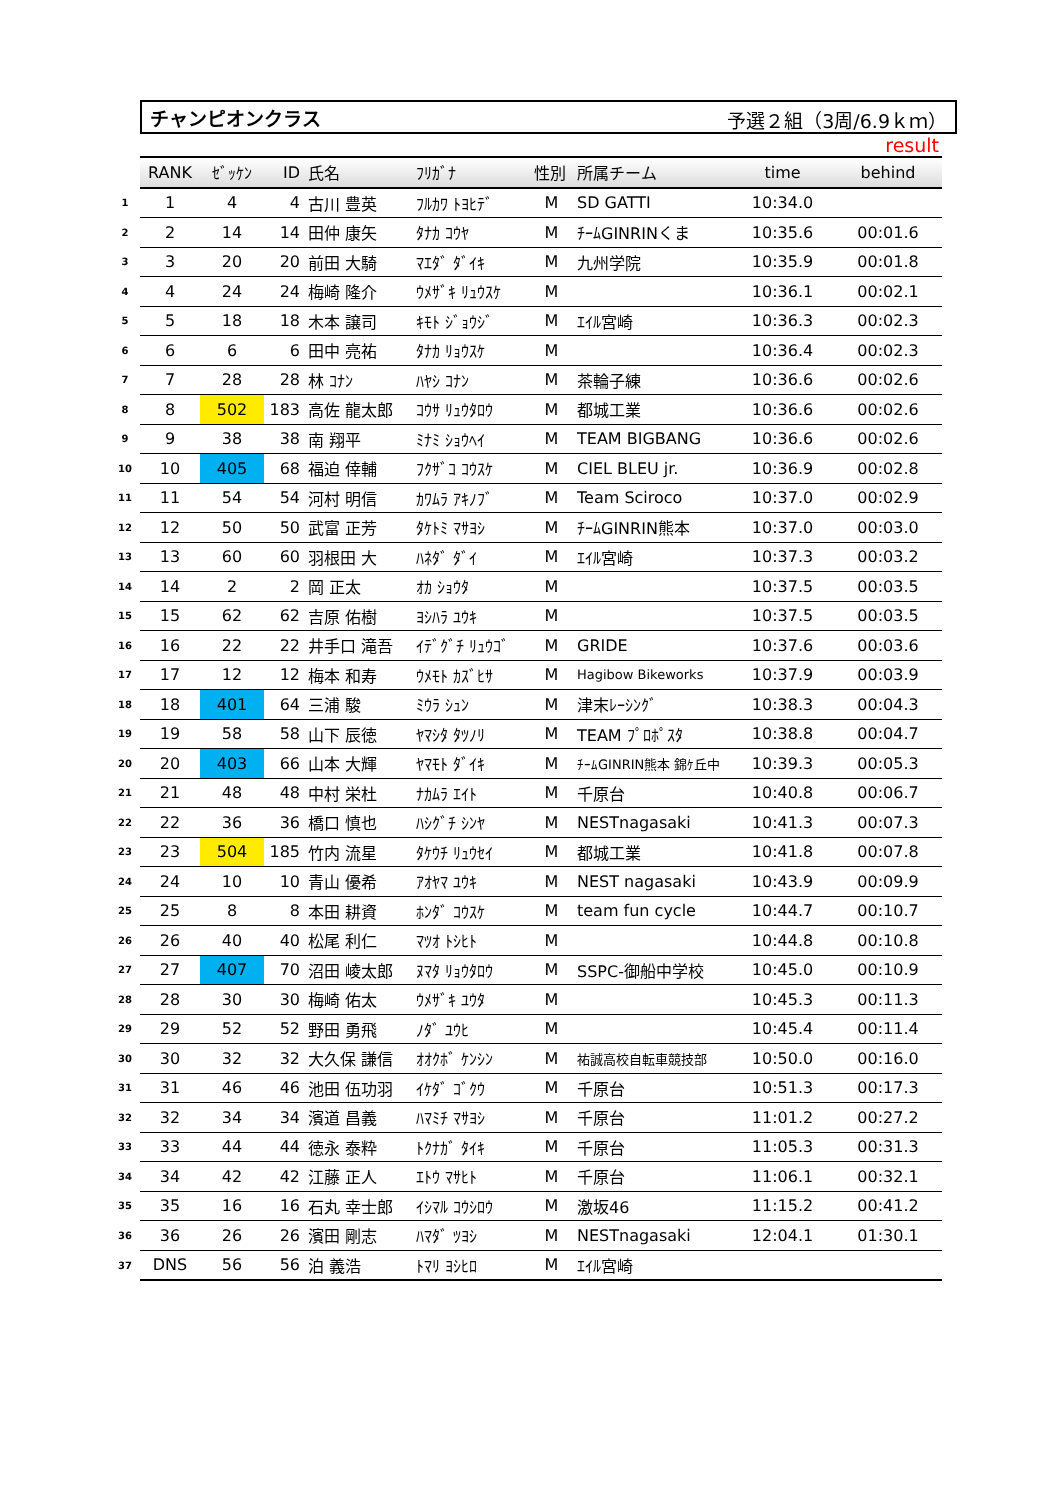チャンピオンクラス 予選２組（3周/6.9ｋｍ）
result
| | RANK | ｾﾞｯｹﾝ | ID | 氏名 | ﾌﾘｶﾞﾅ | 性別 | 所属チーム | time | behind |
| 1 | 1 | 4 | 4 | 古川 豊英 | ﾌﾙｶﾜ ﾄﾖﾋﾃﾞ | M | SD GATTI | 10:34.0 | |
| 2 | 2 | 14 | 14 | 田仲 康矢 | ﾀﾅｶ ｺｳﾔ | M | ﾁｰﾑGINRINくま | 10:35.6 | 00:01.6 |
| 3 | 3 | 20 | 20 | 前田 大騎 | ﾏｴﾀﾞ ﾀﾞｲｷ | M | 九州学院 | 10:35.9 | 00:01.8 |
| 4 | 4 | 24 | 24 | 梅崎 隆介 | ｳﾒｻﾞｷ ﾘｭｳｽｹ | M | | 10:36.1 | 00:02.1 |
| 5 | 5 | 18 | 18 | 木本 譲司 | ｷﾓﾄ ｼﾞｮｳｼﾞ | M | ｴｲﾙ宮崎 | 10:36.3 | 00:02.3 |
| 6 | 6 | 6 | 6 | 田中 亮祐 | ﾀﾅｶ ﾘｮｳｽｹ | M | | 10:36.4 | 00:02.3 |
| 7 | 7 | 28 | 28 | 林 ｺﾅﾝ | ﾊﾔｼ ｺﾅﾝ | M | 茶輪子練 | 10:36.6 | 00:02.6 |
| 8 | 8 | 502 | 183 | 高佐 龍太郎 | ｺｳｻ ﾘｭｳﾀﾛｳ | M | 都城工業 | 10:36.6 | 00:02.6 |
| 9 | 9 | 38 | 38 | 南 翔平 | ﾐﾅﾐ ｼｮｳﾍｲ | M | TEAM BIGBANG | 10:36.6 | 00:02.6 |
| 10 | 10 | 405 | 68 | 福迫 倖輔 | ﾌｸｻﾞｺ ｺｳｽｹ | M | CIEL BLEU jr. | 10:36.9 | 00:02.8 |
| 11 | 11 | 54 | 54 | 河村 明信 | ｶﾜﾑﾗ ｱｷﾉﾌﾞ | M | Team Sciroco | 10:37.0 | 00:02.9 |
| 12 | 12 | 50 | 50 | 武富 正芳 | ﾀｹﾄﾐ ﾏｻﾖｼ | M | ﾁｰﾑGINRIN熊本 | 10:37.0 | 00:03.0 |
| 13 | 13 | 60 | 60 | 羽根田 大 | ﾊﾈﾀﾞ ﾀﾞｲ | M | ｴｲﾙ宮崎 | 10:37.3 | 00:03.2 |
| 14 | 14 | 2 | 2 | 岡 正太 | ｵｶ ｼｮｳﾀ | M | | 10:37.5 | 00:03.5 |
| 15 | 15 | 62 | 62 | 吉原 佑樹 | ﾖｼﾊﾗ ﾕｳｷ | M | | 10:37.5 | 00:03.5 |
| 16 | 16 | 22 | 22 | 井手口 滝吾 | ｲﾃﾞｸﾞﾁ ﾘｭｳｺﾞ | M | GRIDE | 10:37.6 | 00:03.6 |
| 17 | 17 | 12 | 12 | 梅本 和寿 | ｳﾒﾓﾄ ｶｽﾞﾋｻ | M | Hagibow Bikeworks | 10:37.9 | 00:03.9 |
| 18 | 18 | 401 | 64 | 三浦 駿 | ﾐｳﾗ ｼｭﾝ | M | 津末ﾚｰｼﾝｸﾞ | 10:38.3 | 00:04.3 |
| 19 | 19 | 58 | 58 | 山下 辰徳 | ﾔﾏｼﾀ ﾀﾂﾉﾘ | M | TEAM ﾌﾟﾛﾎﾟｽﾀ | 10:38.8 | 00:04.7 |
| 20 | 20 | 403 | 66 | 山本 大輝 | ﾔﾏﾓﾄ ﾀﾞｲｷ | M | ﾁｰﾑGINRIN熊本 錦ｹ丘中 | 10:39.3 | 00:05.3 |
| 21 | 21 | 48 | 48 | 中村 栄杜 | ﾅｶﾑﾗ ｴｲﾄ | M | 千原台 | 10:40.8 | 00:06.7 |
| 22 | 22 | 36 | 36 | 橋口 慎也 | ﾊｼｸﾞﾁ ｼﾝﾔ | M | NESTnagasaki | 10:41.3 | 00:07.3 |
| 23 | 23 | 504 | 185 | 竹内 流星 | ﾀｹｳﾁ ﾘｭｳｾｲ | M | 都城工業 | 10:41.8 | 00:07.8 |
| 24 | 24 | 10 | 10 | 青山 優希 | ｱｵﾔﾏ ﾕｳｷ | M | NEST nagasaki | 10:43.9 | 00:09.9 |
| 25 | 25 | 8 | 8 | 本田 耕資 | ﾎﾝﾀﾞ ｺｳｽｹ | M | team fun cycle | 10:44.7 | 00:10.7 |
| 26 | 26 | 40 | 40 | 松尾 利仁 | ﾏﾂｵ ﾄｼﾋﾄ | M | | 10:44.8 | 00:10.8 |
| 27 | 27 | 407 | 70 | 沼田 崚太郎 | ﾇﾏﾀ ﾘｮｳﾀﾛｳ | M | SSPC-御船中学校 | 10:45.0 | 00:10.9 |
| 28 | 28 | 30 | 30 | 梅崎 佑太 | ｳﾒｻﾞｷ ﾕｳﾀ | M | | 10:45.3 | 00:11.3 |
| 29 | 29 | 52 | 52 | 野田 勇飛 | ﾉﾀﾞ ﾕｳﾋ | M | | 10:45.4 | 00:11.4 |
| 30 | 30 | 32 | 32 | 大久保 謙信 | ｵｵｸﾎﾞ ｹﾝｼﾝ | M | 祐誠高校自転車競技部 | 10:50.0 | 00:16.0 |
| 31 | 31 | 46 | 46 | 池田 伍功羽 | ｲｹﾀﾞ ｺﾞｸｳ | M | 千原台 | 10:51.3 | 00:17.3 |
| 32 | 32 | 34 | 34 | 濱道 昌義 | ﾊﾏﾐﾁ ﾏｻﾖｼ | M | 千原台 | 11:01.2 | 00:27.2 |
| 33 | 33 | 44 | 44 | 徳永 泰粋 | ﾄｸﾅｶﾞ ﾀｲｷ | M | 千原台 | 11:05.3 | 00:31.3 |
| 34 | 34 | 42 | 42 | 江藤 正人 | ｴﾄｳ ﾏｻﾋﾄ | M | 千原台 | 11:06.1 | 00:32.1 |
| 35 | 35 | 16 | 16 | 石丸 幸士郎 | ｲｼﾏﾙ ｺｳｼﾛｳ | M | 激坂46 | 11:15.2 | 00:41.2 |
| 36 | 36 | 26 | 26 | 濱田 剛志 | ﾊﾏﾀﾞ ﾂﾖｼ | M | NESTnagasaki | 12:04.1 | 01:30.1 |
| 37 | DNS | 56 | 56 | 泊 義浩 | ﾄﾏﾘ ﾖｼﾋﾛ | M | ｴｲﾙ宮崎 | | |